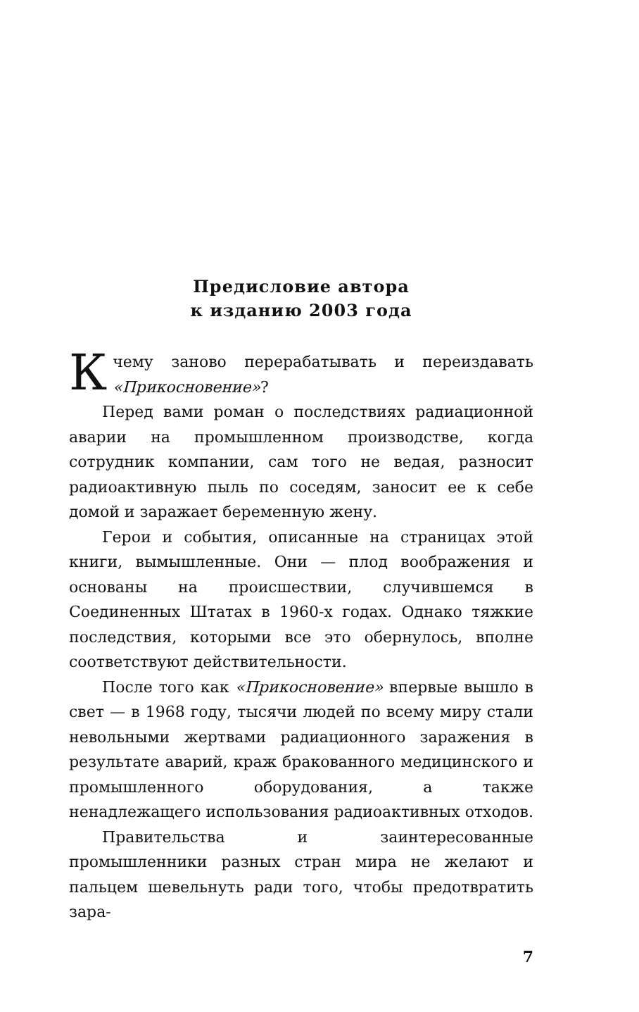Предисловие автора
к изданию 2003 года
К чему заново перерабатывать и переиздавать «Прикосновение»?
Перед вами роман о последствиях радиационной аварии на промышленном производстве, когда сотрудник компании, сам того не ведая, разносит радиоактивную пыль по соседям, заносит ее к себе домой и заражает беременную жену.
Герои и события, описанные на страницах этой книги, вымышленные. Они — плод воображения и основаны на происшествии, случившемся в Соединенных Штатах в 1960-х годах. Однако тяжкие последствия, которыми все это обернулось, вполне соответствуют действительности.
После того как «Прикосновение» впервые вышло в свет — в 1968 году, тысячи людей по всему миру стали невольными жертвами радиационного заражения в результате аварий, краж бракованного медицинского и промышленного оборудования, а также ненадлежащего использования радиоактивных отходов.
Правительства и заинтересованные промышленники разных стран мира не желают и пальцем шевельнуть ради того, чтобы предотвратить зара-
7